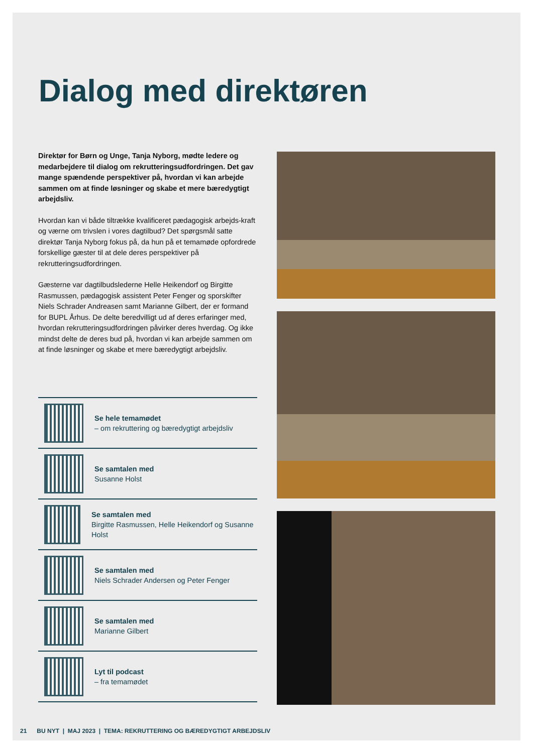Dialog med direktøren
Direktør for Børn og Unge, Tanja Nyborg, mødte ledere og medarbejdere til dialog om rekrutteringsudfordringen. Det gav mange spændende perspektiver på, hvordan vi kan arbejde sammen om at finde løsninger og skabe et mere bæredygtigt arbejdsliv.
Hvordan kan vi både tiltrække kvalificeret pædagogisk arbejds-kraft og værne om trivslen i vores dagtilbud? Det spørgsmål satte direktør Tanja Nyborg fokus på, da hun på et temamøde opfordrede forskellige gæster til at dele deres perspektiver på rekrutteringsudfordringen.
Gæsterne var dagtilbudslederne Helle Heikendorf og Birgitte Rasmussen, pædagogisk assistent Peter Fenger og sporskifter Niels Schrader Andreasen samt Marianne Gilbert, der er formand for BUPL Århus. De delte beredvilligt ud af deres erfaringer med, hvordan rekrutteringsudfordringen påvirker deres hverdag. Og ikke mindst delte de deres bud på, hvordan vi kan arbejde sammen om at finde løsninger og skabe et mere bæredygtigt arbejdsliv.
Se hele temamødet
– om rekruttering og bæredygtigt arbejdsliv
Se samtalen med
Susanne Holst
Se samtalen med
Birgitte Rasmussen, Helle Heikendorf og Susanne Holst
Se samtalen med
Niels Schrader Andersen og Peter Fenger
Se samtalen med
Marianne Gilbert
Lyt til podcast
– fra temamødet
21 BU NYT | MAJ 2023 | TEMA: REKRUTTERING OG BÆREDYGTIGT ARBEJDSLIV